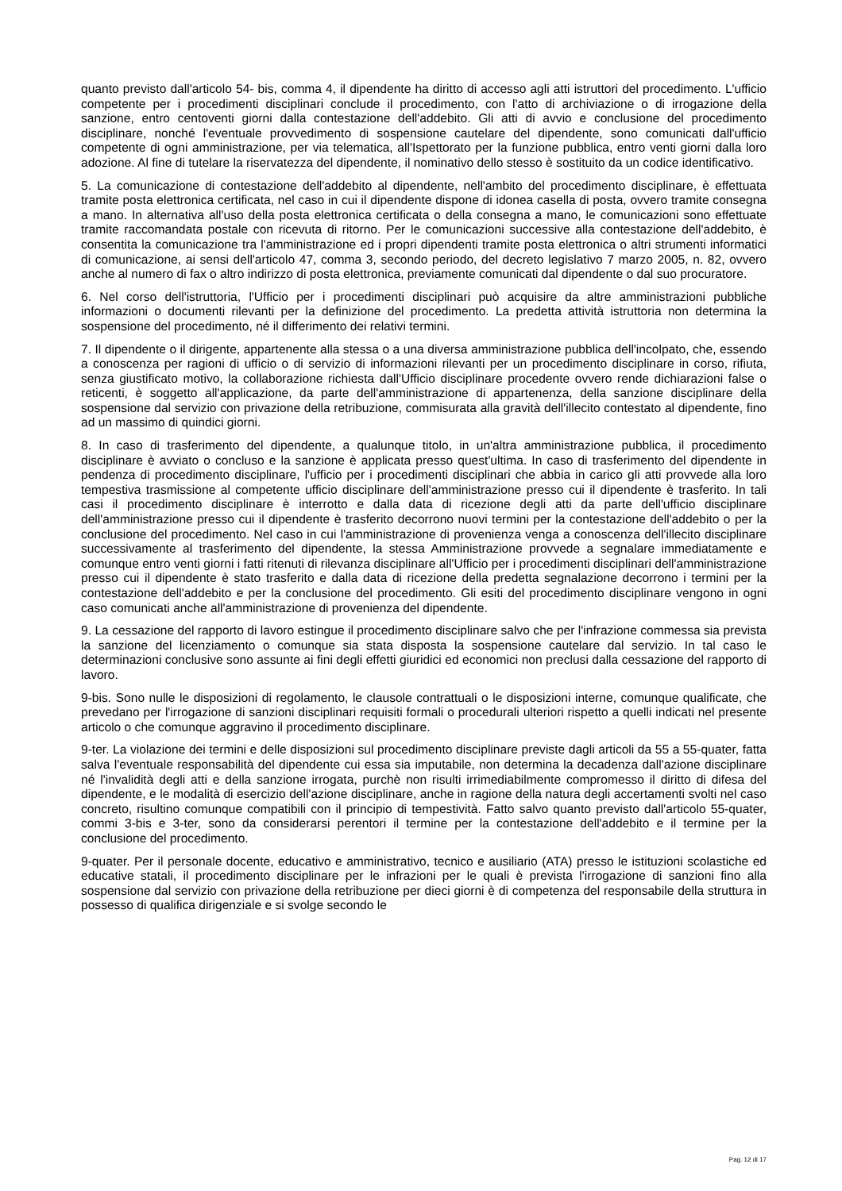quanto previsto dall'articolo 54- bis, comma 4, il dipendente ha diritto di accesso agli atti istruttori del procedimento. L'ufficio competente per i procedimenti disciplinari conclude il procedimento, con l'atto di archiviazione o di irrogazione della sanzione, entro centoventi giorni dalla contestazione dell'addebito. Gli atti di avvio e conclusione del procedimento disciplinare, nonché l'eventuale provvedimento di sospensione cautelare del dipendente, sono comunicati dall'ufficio competente di ogni amministrazione, per via telematica, all'Ispettorato per la funzione pubblica, entro venti giorni dalla loro adozione. Al fine di tutelare la riservatezza del dipendente, il nominativo dello stesso è sostituito da un codice identificativo.
5. La comunicazione di contestazione dell'addebito al dipendente, nell'ambito del procedimento disciplinare, è effettuata tramite posta elettronica certificata, nel caso in cui il dipendente dispone di idonea casella di posta, ovvero tramite consegna a mano. In alternativa all'uso della posta elettronica certificata o della consegna a mano, le comunicazioni sono effettuate tramite raccomandata postale con ricevuta di ritorno. Per le comunicazioni successive alla contestazione dell'addebito, è consentita la comunicazione tra l'amministrazione ed i propri dipendenti tramite posta elettronica o altri strumenti informatici di comunicazione, ai sensi dell'articolo 47, comma 3, secondo periodo, del decreto legislativo 7 marzo 2005, n. 82, ovvero anche al numero di fax o altro indirizzo di posta elettronica, previamente comunicati dal dipendente o dal suo procuratore.
6. Nel corso dell'istruttoria, l'Ufficio per i procedimenti disciplinari può acquisire da altre amministrazioni pubbliche informazioni o documenti rilevanti per la definizione del procedimento. La predetta attività istruttoria non determina la sospensione del procedimento, né il differimento dei relativi termini.
7. Il dipendente o il dirigente, appartenente alla stessa o a una diversa amministrazione pubblica dell'incolpato, che, essendo a conoscenza per ragioni di ufficio o di servizio di informazioni rilevanti per un procedimento disciplinare in corso, rifiuta, senza giustificato motivo, la collaborazione richiesta dall'Ufficio disciplinare procedente ovvero rende dichiarazioni false o reticenti, è soggetto all'applicazione, da parte dell'amministrazione di appartenenza, della sanzione disciplinare della sospensione dal servizio con privazione della retribuzione, commisurata alla gravità dell'illecito contestato al dipendente, fino ad un massimo di quindici giorni.
8. In caso di trasferimento del dipendente, a qualunque titolo, in un'altra amministrazione pubblica, il procedimento disciplinare è avviato o concluso e la sanzione è applicata presso quest'ultima. In caso di trasferimento del dipendente in pendenza di procedimento disciplinare, l'ufficio per i procedimenti disciplinari che abbia in carico gli atti provvede alla loro tempestiva trasmissione al competente ufficio disciplinare dell'amministrazione presso cui il dipendente è trasferito. In tali casi il procedimento disciplinare è interrotto e dalla data di ricezione degli atti da parte dell'ufficio disciplinare dell'amministrazione presso cui il dipendente è trasferito decorrono nuovi termini per la contestazione dell'addebito o per la conclusione del procedimento. Nel caso in cui l'amministrazione di provenienza venga a conoscenza dell'illecito disciplinare successivamente al trasferimento del dipendente, la stessa Amministrazione provvede a segnalare immediatamente e comunque entro venti giorni i fatti ritenuti di rilevanza disciplinare all'Ufficio per i procedimenti disciplinari dell'amministrazione presso cui il dipendente è stato trasferito e dalla data di ricezione della predetta segnalazione decorrono i termini per la contestazione dell'addebito e per la conclusione del procedimento. Gli esiti del procedimento disciplinare vengono in ogni caso comunicati anche all'amministrazione di provenienza del dipendente.
9. La cessazione del rapporto di lavoro estingue il procedimento disciplinare salvo che per l'infrazione commessa sia prevista la sanzione del licenziamento o comunque sia stata disposta la sospensione cautelare dal servizio. In tal caso le determinazioni conclusive sono assunte ai fini degli effetti giuridici ed economici non preclusi dalla cessazione del rapporto di lavoro.
9-bis. Sono nulle le disposizioni di regolamento, le clausole contrattuali o le disposizioni interne, comunque qualificate, che prevedano per l'irrogazione di sanzioni disciplinari requisiti formali o procedurali ulteriori rispetto a quelli indicati nel presente articolo o che comunque aggravino il procedimento disciplinare.
9-ter. La violazione dei termini e delle disposizioni sul procedimento disciplinare previste dagli articoli da 55 a 55-quater, fatta salva l'eventuale responsabilità del dipendente cui essa sia imputabile, non determina la decadenza dall'azione disciplinare né l'invalidità degli atti e della sanzione irrogata, purchè non risulti irrimediabilmente compromesso il diritto di difesa del dipendente, e le modalità di esercizio dell'azione disciplinare, anche in ragione della natura degli accertamenti svolti nel caso concreto, risultino comunque compatibili con il principio di tempestività. Fatto salvo quanto previsto dall'articolo 55-quater, commi 3-bis e 3-ter, sono da considerarsi perentori il termine per la contestazione dell'addebito e il termine per la conclusione del procedimento.
9-quater. Per il personale docente, educativo e amministrativo, tecnico e ausiliario (ATA) presso le istituzioni scolastiche ed educative statali, il procedimento disciplinare per le infrazioni per le quali è prevista l'irrogazione di sanzioni fino alla sospensione dal servizio con privazione della retribuzione per dieci giorni è di competenza del responsabile della struttura in possesso di qualifica dirigenziale e si svolge secondo le
Pag. 12 di 17